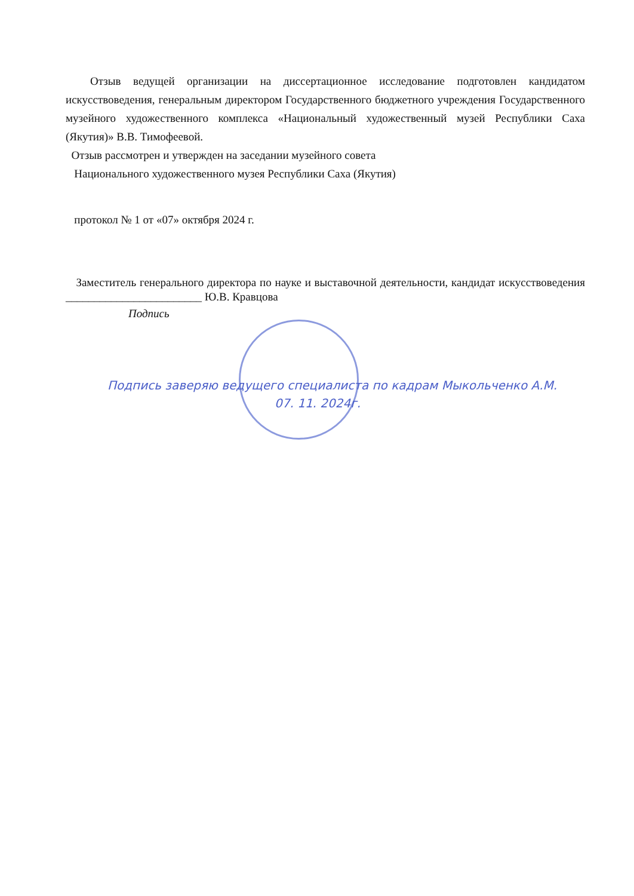Отзыв ведущей организации на диссертационное исследование подготовлен кандидатом искусствоведения, генеральным директором Государственного бюджетного учреждения Государственного музейного художественного комплекса «Национальный художественный музей Республики Саха (Якутия)» В.В. Тимофеевой.
Отзыв рассмотрен и утвержден на заседании музейного совета
Национального художественного музея Республики Саха (Якутия)
протокол № 1 от «07» октября 2024 г.
Заместитель генерального директора по науке и выставочной деятельности, кандидат искусствоведения ________________________ Ю.В. Кравцова
Подпись
Подпись заверяю ведущего специалиста по кадрам Мыкольченко А.М.
07. 11. 2024г.